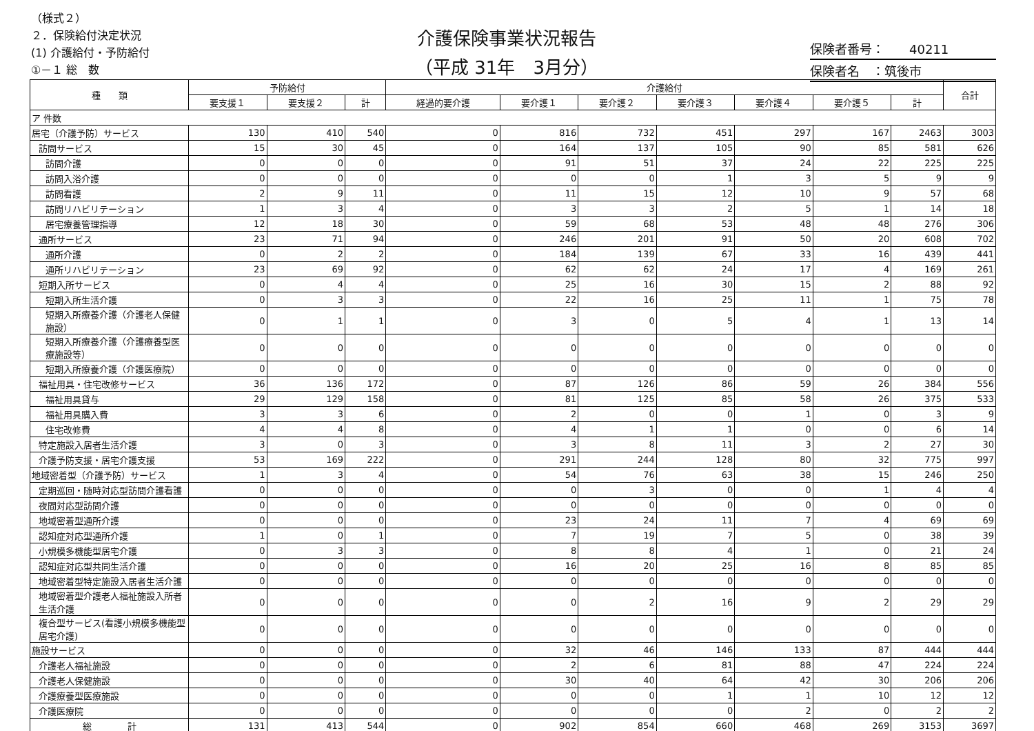（様式２）
２．保険給付決定状況
(1) 介護給付・予防給付
①－１ 総　数
介護保険事業状況報告
（平成 31年　3月分）
保険者番号：　　40211
保険者名　：筑後市
| 種 類 | 予防給付 | | | 介護給付 | | | | | | | 合計 |
| --- | --- | --- | --- | --- | --- | --- | --- | --- | --- | --- | --- |
| | 要支援１ | 要支援２ | 計 | 経過的要介護 | 要介護１ | 要介護２ | 要介護３ | 要介護４ | 要介護５ | 計 | |
| ア 件数 | | | | | | | | | | | |
| 居宅（介護予防）サービス | 130 | 410 | 540 | 0 | 816 | 732 | 451 | 297 | 167 | 2463 | 3003 |
| 訪問サービス | 15 | 30 | 45 | 0 | 164 | 137 | 105 | 90 | 85 | 581 | 626 |
| 訪問介護 | 0 | 0 | 0 | 0 | 91 | 51 | 37 | 24 | 22 | 225 | 225 |
| 訪問入浴介護 | 0 | 0 | 0 | 0 | 0 | 0 | 1 | 3 | 5 | 9 | 9 |
| 訪問看護 | 2 | 9 | 11 | 0 | 11 | 15 | 12 | 10 | 9 | 57 | 68 |
| 訪問リハビリテーション | 1 | 3 | 4 | 0 | 3 | 3 | 2 | 5 | 1 | 14 | 18 |
| 居宅療養管理指導 | 12 | 18 | 30 | 0 | 59 | 68 | 53 | 48 | 48 | 276 | 306 |
| 通所サービス | 23 | 71 | 94 | 0 | 246 | 201 | 91 | 50 | 20 | 608 | 702 |
| 通所介護 | 0 | 2 | 2 | 0 | 184 | 139 | 67 | 33 | 16 | 439 | 441 |
| 通所リハビリテーション | 23 | 69 | 92 | 0 | 62 | 62 | 24 | 17 | 4 | 169 | 261 |
| 短期入所サービス | 0 | 4 | 4 | 0 | 25 | 16 | 30 | 15 | 2 | 88 | 92 |
| 短期入所生活介護 | 0 | 3 | 3 | 0 | 22 | 16 | 25 | 11 | 1 | 75 | 78 |
| 短期入所療養介護（介護老人保健施設） | 0 | 1 | 1 | 0 | 3 | 0 | 5 | 4 | 1 | 13 | 14 |
| 短期入所療養介護（介護療養型医療施設等） | 0 | 0 | 0 | 0 | 0 | 0 | 0 | 0 | 0 | 0 | 0 |
| 短期入所療養介護（介護医療院） | 0 | 0 | 0 | 0 | 0 | 0 | 0 | 0 | 0 | 0 | 0 |
| 福祉用具・住宅改修サービス | 36 | 136 | 172 | 0 | 87 | 126 | 86 | 59 | 26 | 384 | 556 |
| 福祉用具貸与 | 29 | 129 | 158 | 0 | 81 | 125 | 85 | 58 | 26 | 375 | 533 |
| 福祉用具購入費 | 3 | 3 | 6 | 0 | 2 | 0 | 0 | 1 | 0 | 3 | 9 |
| 住宅改修費 | 4 | 4 | 8 | 0 | 4 | 1 | 1 | 0 | 0 | 6 | 14 |
| 特定施設入居者生活介護 | 3 | 0 | 3 | 0 | 3 | 8 | 11 | 3 | 2 | 27 | 30 |
| 介護予防支援・居宅介護支援 | 53 | 169 | 222 | 0 | 291 | 244 | 128 | 80 | 32 | 775 | 997 |
| 地域密着型（介護予防）サービス | 1 | 3 | 4 | 0 | 54 | 76 | 63 | 38 | 15 | 246 | 250 |
| 定期巡回・随時対応型訪問介護看護 | 0 | 0 | 0 | 0 | 0 | 3 | 0 | 0 | 1 | 4 | 4 |
| 夜間対応型訪問介護 | 0 | 0 | 0 | 0 | 0 | 0 | 0 | 0 | 0 | 0 | 0 |
| 地域密着型通所介護 | 0 | 0 | 0 | 0 | 23 | 24 | 11 | 7 | 4 | 69 | 69 |
| 認知症対応型通所介護 | 1 | 0 | 1 | 0 | 7 | 19 | 7 | 5 | 0 | 38 | 39 |
| 小規模多機能型居宅介護 | 0 | 3 | 3 | 0 | 8 | 8 | 4 | 1 | 0 | 21 | 24 |
| 認知症対応型共同生活介護 | 0 | 0 | 0 | 0 | 16 | 20 | 25 | 16 | 8 | 85 | 85 |
| 地域密着型特定施設入居者生活介護 | 0 | 0 | 0 | 0 | 0 | 0 | 0 | 0 | 0 | 0 | 0 |
| 地域密着型介護老人福祉施設入所者生活介護 | 0 | 0 | 0 | 0 | 0 | 2 | 16 | 9 | 2 | 29 | 29 |
| 複合型サービス(看護小規模多機能型居宅介護) | 0 | 0 | 0 | 0 | 0 | 0 | 0 | 0 | 0 | 0 | 0 |
| 施設サービス | 0 | 0 | 0 | 0 | 32 | 46 | 146 | 133 | 87 | 444 | 444 |
| 介護老人福祉施設 | 0 | 0 | 0 | 0 | 2 | 6 | 81 | 88 | 47 | 224 | 224 |
| 介護老人保健施設 | 0 | 0 | 0 | 0 | 30 | 40 | 64 | 42 | 30 | 206 | 206 |
| 介護療養型医療施設 | 0 | 0 | 0 | 0 | 0 | 0 | 1 | 1 | 10 | 12 | 12 |
| 介護医療院 | 0 | 0 | 0 | 0 | 0 | 0 | 0 | 2 | 0 | 2 | 2 |
| 総 計 | 131 | 413 | 544 | 0 | 902 | 854 | 660 | 468 | 269 | 3153 | 3697 |